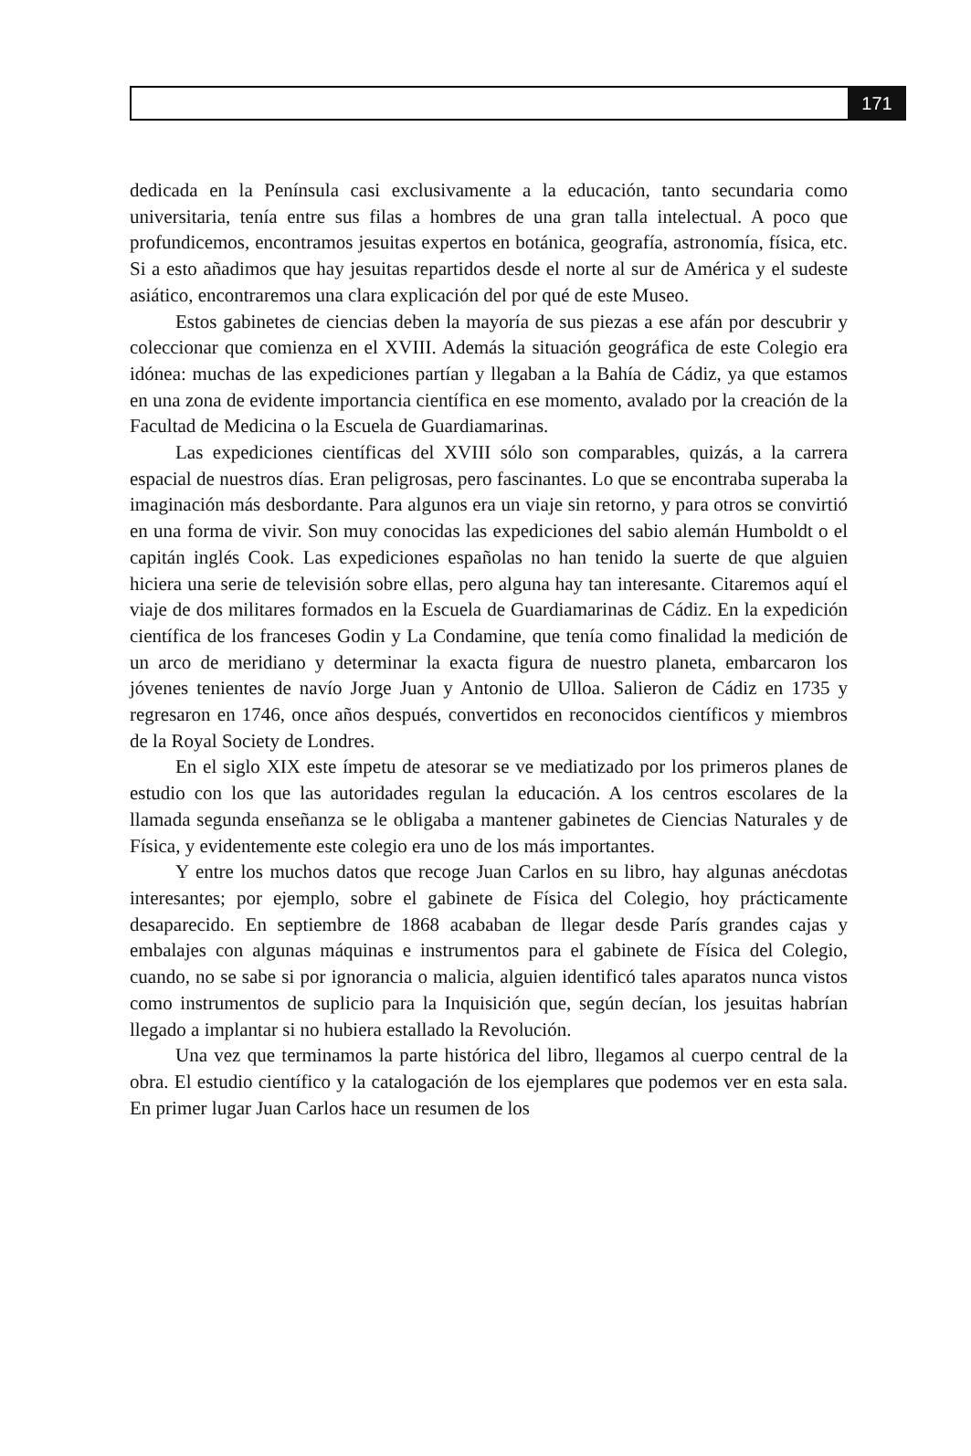171
dedicada en la Península casi exclusivamente a la educación, tanto secundaria como universitaria, tenía entre sus filas a hombres de una gran talla intelectual. A poco que profundicemos, encontramos jesuitas expertos en botánica, geografía, astronomía, física, etc. Si a esto añadimos que hay jesuitas repartidos desde el norte al sur de América y el sudeste asiático, encontraremos una clara explicación del por qué de este Museo.
Estos gabinetes de ciencias deben la mayoría de sus piezas a ese afán por descubrir y coleccionar que comienza en el XVIII. Además la situación geográfica de este Colegio era idónea: muchas de las expediciones partían y llegaban a la Bahía de Cádiz, ya que estamos en una zona de evidente importancia científica en ese momento, avalado por la creación de la Facultad de Medicina o la Escuela de Guardiamarinas.
Las expediciones científicas del XVIII sólo son comparables, quizás, a la carrera espacial de nuestros días. Eran peligrosas, pero fascinantes. Lo que se encontraba superaba la imaginación más desbordante. Para algunos era un viaje sin retorno, y para otros se convirtió en una forma de vivir. Son muy conocidas las expediciones del sabio alemán Humboldt o el capitán inglés Cook. Las expediciones españolas no han tenido la suerte de que alguien hiciera una serie de televisión sobre ellas, pero alguna hay tan interesante. Citaremos aquí el viaje de dos militares formados en la Escuela de Guardiamarinas de Cádiz. En la expedición científica de los franceses Godin y La Condamine, que tenía como finalidad la medición de un arco de meridiano y determinar la exacta figura de nuestro planeta, embarcaron los jóvenes tenientes de navío Jorge Juan y Antonio de Ulloa. Salieron de Cádiz en 1735 y regresaron en 1746, once años después, convertidos en reconocidos científicos y miembros de la Royal Society de Londres.
En el siglo XIX este ímpetu de atesorar se ve mediatizado por los primeros planes de estudio con los que las autoridades regulan la educación. A los centros escolares de la llamada segunda enseñanza se le obligaba a mantener gabinetes de Ciencias Naturales y de Física, y evidentemente este colegio era uno de los más importantes.
Y entre los muchos datos que recoge Juan Carlos en su libro, hay algunas anécdotas interesantes; por ejemplo, sobre el gabinete de Física del Colegio, hoy prácticamente desaparecido. En septiembre de 1868 acababan de llegar desde París grandes cajas y embalajes con algunas máquinas e instrumentos para el gabinete de Física del Colegio, cuando, no se sabe si por ignorancia o malicia, alguien identificó tales aparatos nunca vistos como instrumentos de suplicio para la Inquisición que, según decían, los jesuitas habrían llegado a implantar si no hubiera estallado la Revolución.
Una vez que terminamos la parte histórica del libro, llegamos al cuerpo central de la obra. El estudio científico y la catalogación de los ejemplares que podemos ver en esta sala. En primer lugar Juan Carlos hace un resumen de los